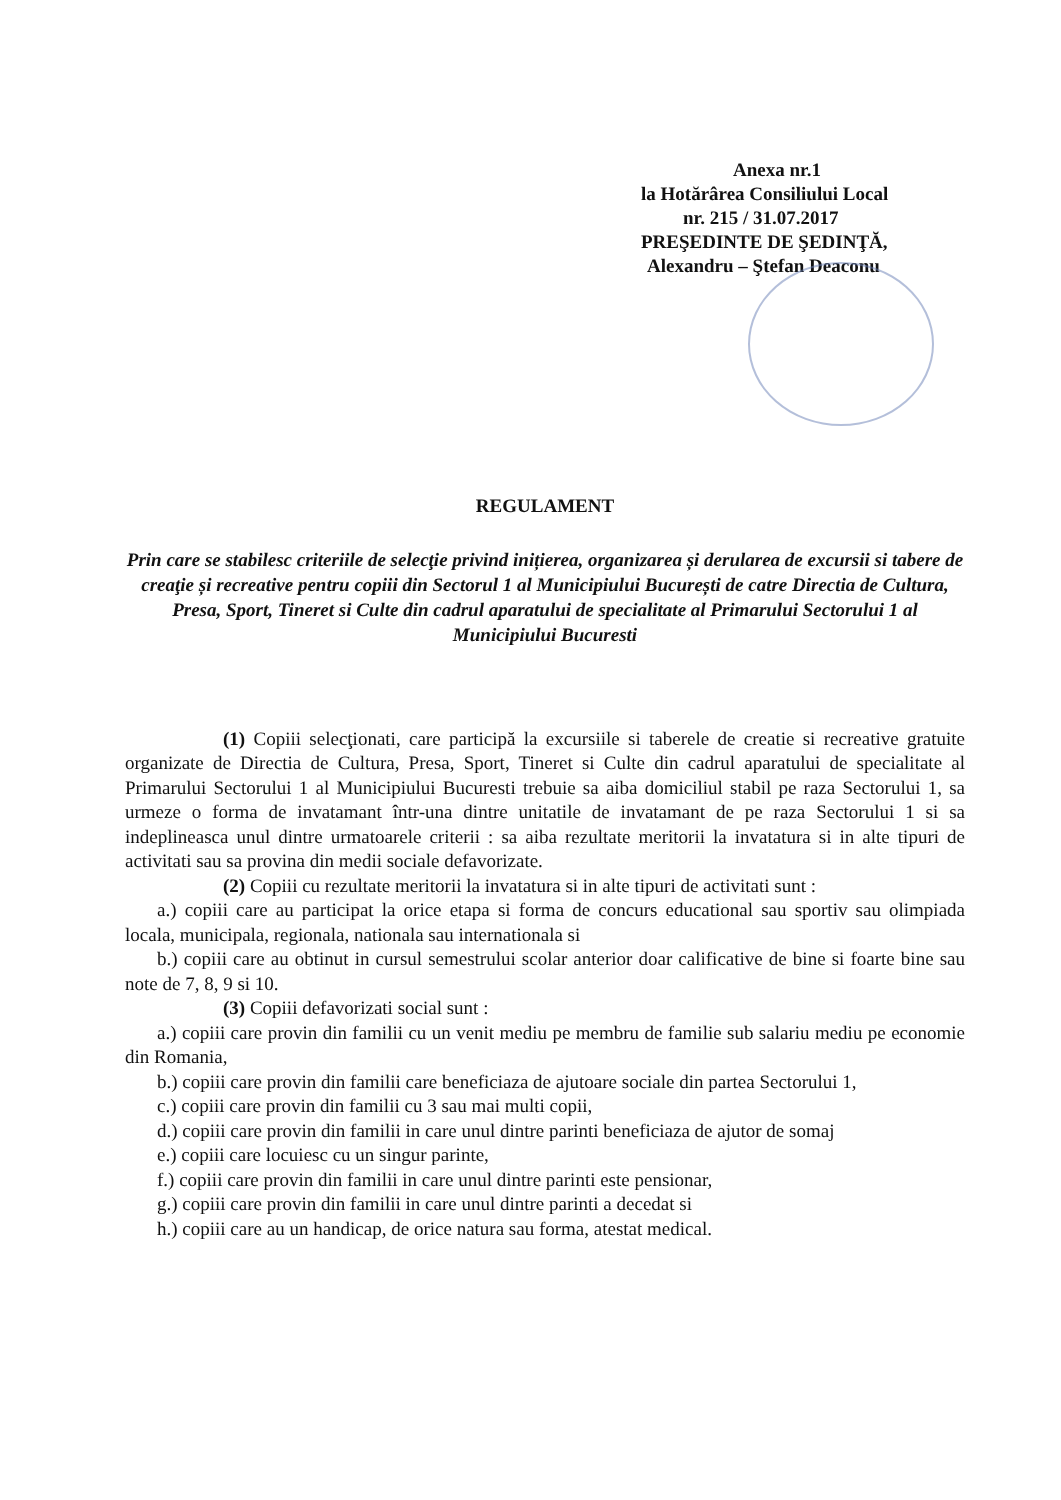Anexa nr.1
la Hotărârea Consiliului Local
nr. 215 / 31.07.2017
PREŞEDINTE DE ŞEDINŢĂ,
Alexandru – Ştefan Deaconu
REGULAMENT
Prin care se stabilesc criteriile de selecţie privind inițierea, organizarea și derularea de excursii si tabere de creaţie și recreative pentru copiii din Sectorul 1 al Municipiului București de catre Directia de Cultura, Presa, Sport, Tineret si Culte din cadrul aparatului de specialitate al Primarului Sectorului 1 al Municipiului Bucuresti
(1) Copiii selecţionati, care participă la excursiile si taberele de creatie si recreative gratuite organizate de Directia de Cultura, Presa, Sport, Tineret si Culte din cadrul aparatului de specialitate al Primarului Sectorului 1 al Municipiului Bucuresti trebuie sa aiba domiciliul stabil pe raza Sectorului 1, sa urmeze o forma de invatamant într-una dintre unitatile de invatamant de pe raza Sectorului 1 si sa indeplineasca unul dintre urmatoarele criterii : sa aiba rezultate meritorii la invatatura si in alte tipuri de activitati sau sa provina din medii sociale defavorizate.
(2) Copiii cu rezultate meritorii la invatatura si in alte tipuri de activitati sunt :
a.) copiii care au participat la orice etapa si forma de concurs educational sau sportiv sau olimpiada locala, municipala, regionala, nationala sau internationala si
b.) copiii care au obtinut in cursul semestrului scolar anterior doar calificative de bine si foarte bine sau note de 7, 8, 9 si 10.
(3) Copiii defavorizati social sunt :
a.) copiii care provin din familii cu un venit mediu pe membru de familie sub salariu mediu pe economie din Romania,
b.) copiii care provin din familii care beneficiaza de ajutoare sociale din partea Sectorului 1,
c.) copiii care provin din familii cu 3 sau mai multi copii,
d.) copiii care provin din familii in care unul dintre parinti beneficiaza de ajutor de somaj
e.) copiii care locuiesc cu un singur parinte,
f.) copiii care provin din familii in care unul dintre parinti este pensionar,
g.) copiii care provin din familii in care unul dintre parinti a decedat si
h.) copiii care au un handicap, de orice natura sau forma, atestat medical.